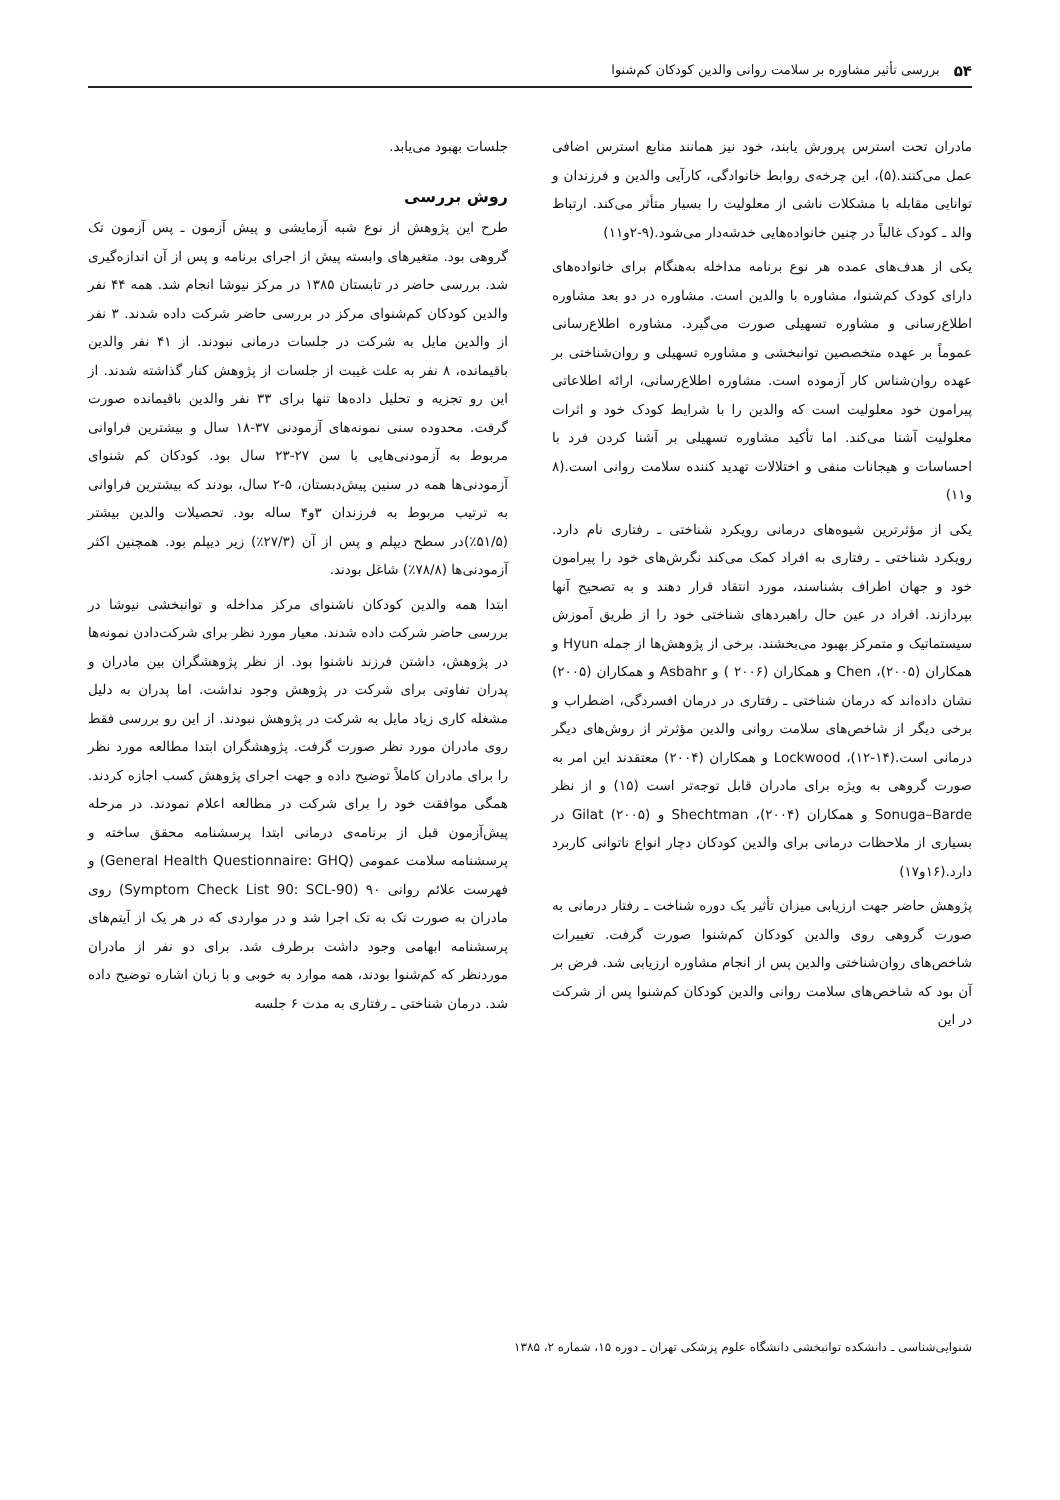۵۴ بررسی تأثیر مشاوره بر سلامت روانی والدین کودکان کم‌شنوا
مادران تحت استرس پرورش یابند، خود نیز همانند منابع استرس اضافی عمل می‌کنند.(۵)، این چرخه‌ی روابط خانوادگی، کارآیی والدین و فرزندان و توانایی مقابله با مشکلات ناشی از معلولیت را بسیار متأثر می‌کند. ارتباط والد ـ کودک غالباً در چنین خانواده‌هایی خدشه‌دار می‌شود.(۹-۲و۱۱)
یکی از هدف‌های عمده هر نوع برنامه مداخله به‌هنگام برای خانواده‌های دارای کودک کم‌شنوا، مشاوره با والدین است. مشاوره در دو بعد مشاوره اطلاع‌رسانی و مشاوره تسهیلی صورت می‌گیرد. مشاوره اطلاع‌رسانی عموماً بر عهده متخصصین توانبخشی و مشاوره تسهیلی و روان‌شناختی بر عهده روان‌شناس کار آزموده است. مشاوره اطلاع‌رسانی، ارائه اطلاعاتی پیرامون خود معلولیت است که والدین را با شرایط کودک خود و اثرات معلولیت آشنا می‌کند. اما تأکید مشاوره تسهیلی بر آشنا کردن فرد با احساسات و هیجانات منفی و اختلالات تهدید کننده سلامت روانی است.(۸ و۱۱)
یکی از مؤثرترین شیوه‌های درمانی رویکرد شناختی ـ رفتاری نام دارد. رویکرد شناختی ـ رفتاری به افراد کمک می‌کند نگرش‌های خود را پیرامون خود و جهان اطراف بشناسند، مورد انتقاد قرار دهند و به تصحیح آنها بپردازند. افراد در عین حال راهبردهای شناختی خود را از طریق آموزش سیستماتیک و متمرکز بهبود می‌بخشند. برخی از پژوهش‌ها از جمله Hyun و همکاران (۲۰۰۵)، Chen و همکاران (۲۰۰۶ ) و Asbahr و همکاران (۲۰۰۵) نشان داده‌اند که درمان شناختی ـ رفتاری در درمان افسردگی، اضطراب و برخی دیگر از شاخص‌های سلامت روانی والدین مؤثرتر از روش‌های دیگر درمانی است.(۱۴-۱۲)، Lockwood و همکاران (۲۰۰۴) معتقدند این امر به صورت گروهی به ویژه برای مادران قابل توجه‌تر است (۱۵) و از نظر Sonuga–Barde و همکاران (۲۰۰۴)، Shechtman و Gilat (۲۰۰۵) در بسیاری از ملاحظات درمانی برای والدین کودکان دچار انواع ناتوانی کاربرد دارد.(۱۶و۱۷)
پژوهش حاضر جهت ارزیابی میزان تأثیر یک دوره شناخت ـ رفتار درمانی به صورت گروهی روی والدین کودکان کم‌شنوا صورت گرفت. تغییرات شاخص‌های روان‌شناختی والدین پس از انجام مشاوره ارزیابی شد. فرض بر آن بود که شاخص‌های سلامت روانی والدین کودکان کم‌شنوا پس از شرکت در این
جلسات بهبود می‌یابد.
روش بررسی
طرح این پژوهش از نوع شبه آزمایشی و پیش آزمون ـ پس آزمون تک گروهی بود. متغیرهای وابسته پیش از اجرای برنامه و پس از آن اندازه‌گیری شد. بررسی حاضر در تابستان ۱۳۸۵ در مرکز نیوشا انجام شد. همه ۴۴ نفر والدین کودکان کم‌شنوای مرکز در بررسی حاضر شرکت داده شدند. ۳ نفر از والدین مایل به شرکت در جلسات درمانی نبودند. از ۴۱ نفر والدین باقیمانده، ۸ نفر به علت غیبت از جلسات از پژوهش کنار گذاشته شدند. از این رو تجزیه و تحلیل داده‌ها تنها برای ۳۳ نفر والدین باقیمانده صورت گرفت. محدوده سنی نمونه‌های آزمودنی ۳۷-۱۸ سال و بیشترین فراوانی مربوط به آزمودنی‌هایی با سن ۲۷-۲۳ سال بود. کودکان کم شنوای آزمودنی‌ها همه در سنین پیش‌دبستان، ۵-۲ سال، بودند که بیشترین فراوانی به ترتیب مربوط به فرزندان ۳و۴ ساله بود. تحصیلات والدین بیشتر (۵۱/۵٪)در سطح دیپلم و پس از آن (۲۷/۳٪) زیر دیپلم بود. همچنین اکثر آزمودنی‌ها (۷۸/۸٪) شاغل بودند.
ابتدا همه والدین کودکان ناشنوای مرکز مداخله و توانبخشی نیوشا در بررسی حاضر شرکت داده شدند. معیار مورد نظر برای شرکت‌دادن نمونه‌ها در پژوهش، داشتن فرزند ناشنوا بود. از نظر پژوهشگران بین مادران و پدران تفاوتی برای شرکت در پژوهش وجود نداشت. اما پدران به دلیل مشغله کاری زیاد مایل به شرکت در پژوهش نبودند. از این رو بررسی فقط روی مادران مورد نظر صورت گرفت. پژوهشگران ابتدا مطالعه مورد نظر را برای مادران کاملاً توضیح داده و جهت اجرای پژوهش کسب اجازه کردند. همگی موافقت خود را برای شرکت در مطالعه اعلام نمودند. در مرحله پیش‌آزمون قبل از برنامه‌ی درمانی ابتدا پرسشنامه محقق ساخته و پرسشنامه سلامت عمومی (General Health Questionnaire: GHQ) و فهرست علائم روانی ۹۰ (Symptom Check List 90: SCL-90) روی مادران به صورت تک به تک اجرا شد و در مواردی که در هر یک از آیتم‌های پرسشنامه ابهامی وجود داشت برطرف شد. برای دو نفر از مادران موردنظر که کم‌شنوا بودند، همه موارد به خوبی و با زبان اشاره توضیح داده شد. درمان شناختی ـ رفتاری به مدت ۶ جلسه
شنوایی‌شناسی ـ دانشکده توانبخشی دانشگاه علوم پزشکی تهران ـ دوره ۱۵، شماره ۲، ۱۳۸۵